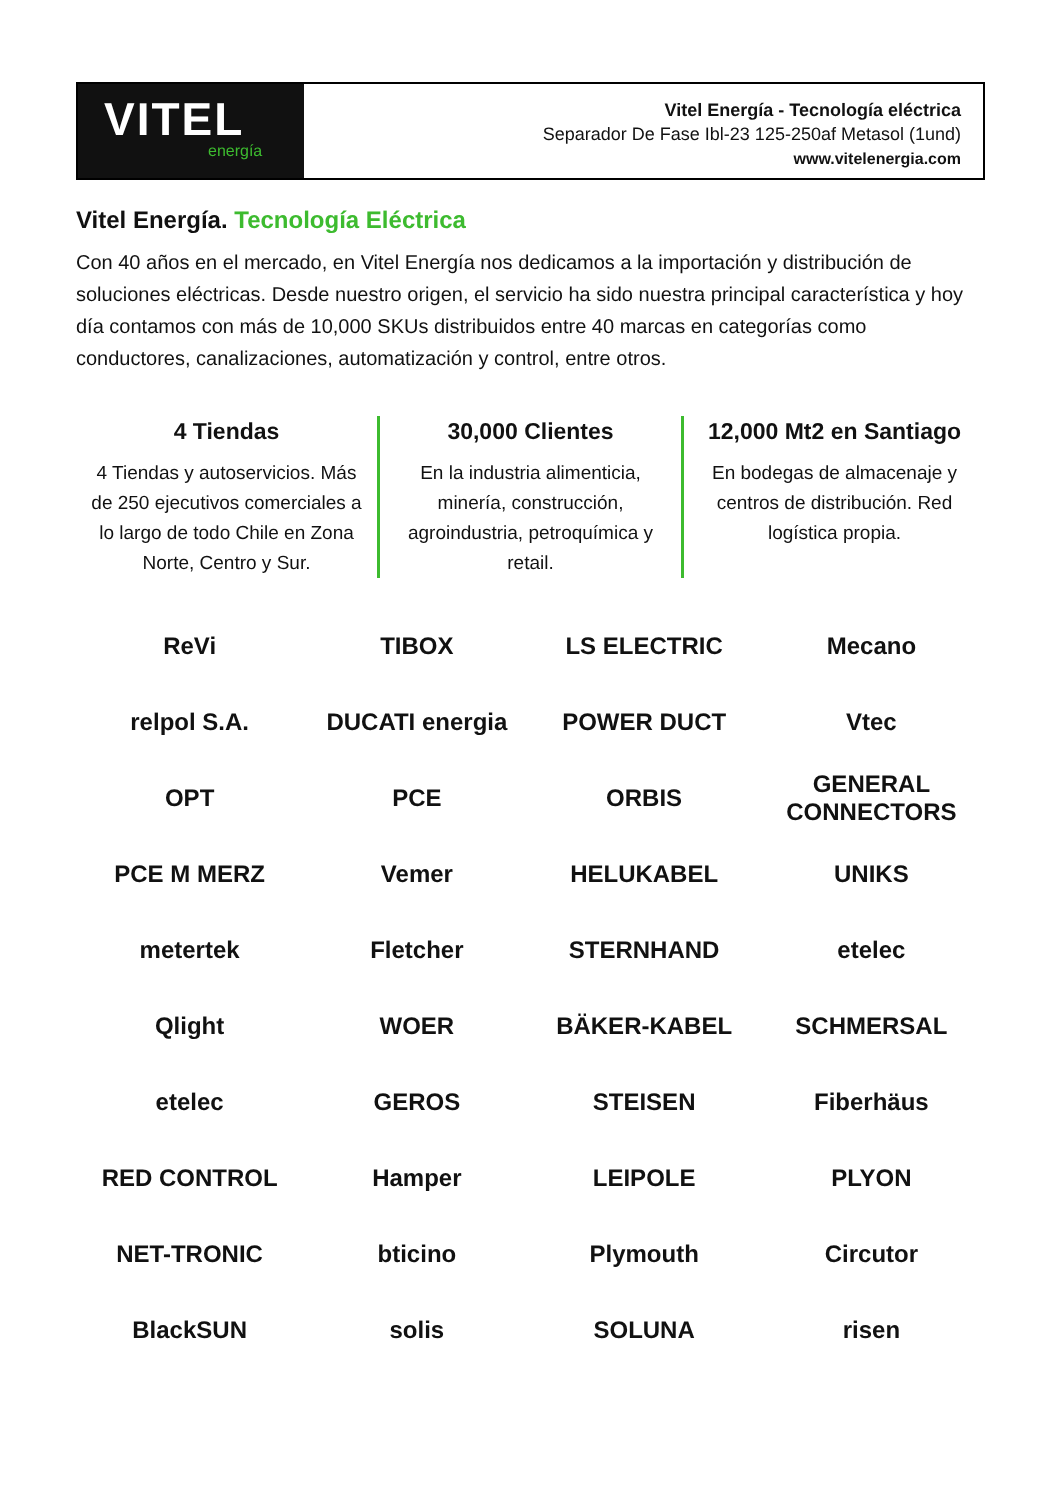VITEL
energía
Vitel Energía - Tecnología eléctrica
Separador De Fase Ibl-23 125-250af Metasol (1und)
www.vitelenergia.com
Vitel Energía. Tecnología Eléctrica
Con 40 años en el mercado, en Vitel Energía nos dedicamos a la importación y distribución de soluciones eléctricas. Desde nuestro origen, el servicio ha sido nuestra principal característica y hoy día contamos con más de 10,000 SKUs distribuidos entre 40 marcas en categorías como conductores, canalizaciones, automatización y control, entre otros.
4 Tiendas
4 Tiendas y autoservicios. Más de 250 ejecutivos comerciales a lo largo de todo Chile en Zona Norte, Centro y Sur.
30,000 Clientes
En la industria alimenticia, minería, construcción, agroindustria, petroquímica y retail.
12,000 Mt2 en Santiago
En bodegas de almacenaje y centros de distribución. Red logística propia.
ReVi
TIBOX
LS ELECTRIC
Mecano
relpol S.A.
DUCATI energia
POWER DUCT
Vtec
OPT
PCE
ORBIS
GENERAL CONNECTORS
PCE M MERZ
Vemer
HELUKABEL
UNIKS
metertek
Fletcher
STERNHAND
etelec
Qlight
WOER
BÄKER-KABEL
SCHMERSAL
etelec
GEROS
STEISEN
Fiberhäus
RED CONTROL
Hamper
LEIPOLE
PLYON
NET-TRONIC
bticino
Plymouth
Circutor
BlackSUN
solis
SOLUNA
risen